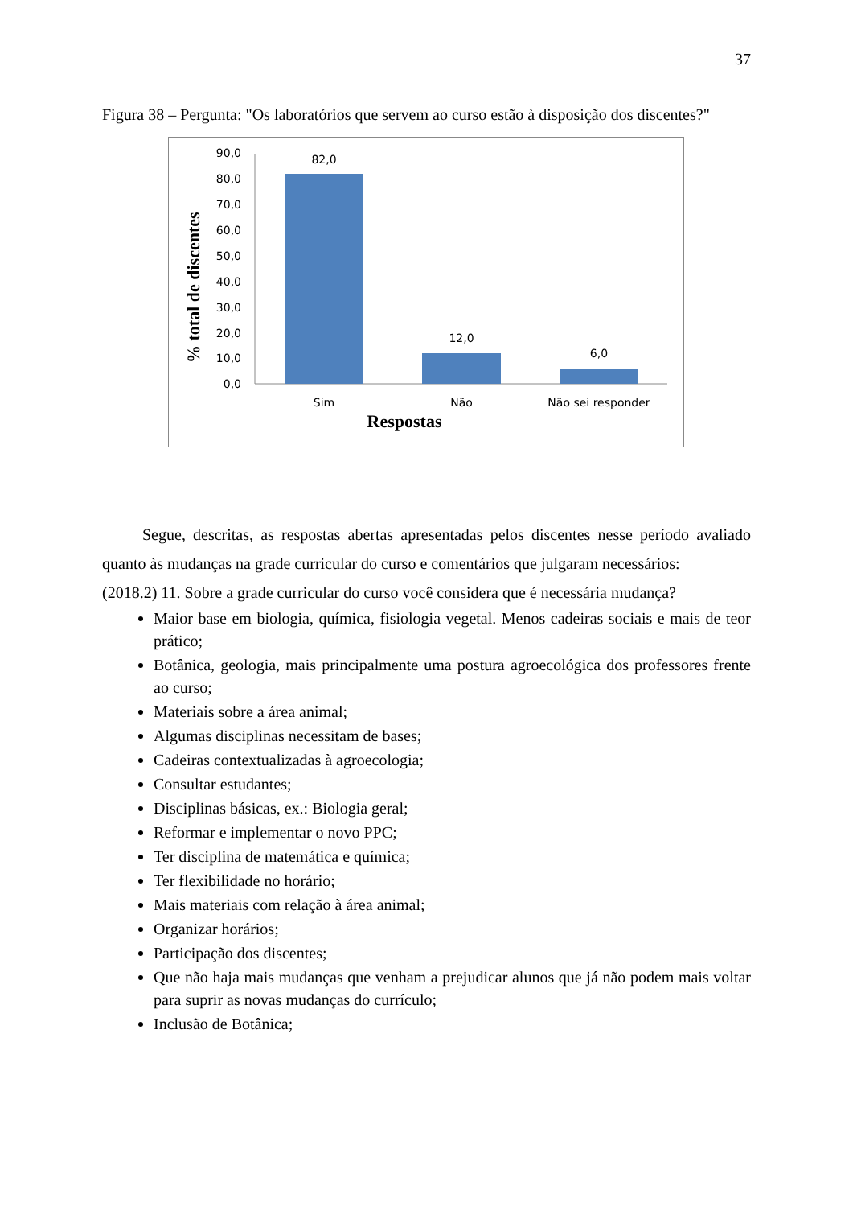37
Figura 38 – Pergunta: "Os laboratórios que servem ao curso estão à disposição dos discentes?"
% total de discentes
90,0
80,0
70,0
60,0
50,0
40,0
30,0
20,0
10,0
0,0
82,0
12,0
6,0
Sim
Não
Não sei responder
Respostas
Segue, descritas, as respostas abertas apresentadas pelos discentes nesse período avaliado quanto às mudanças na grade curricular do curso e comentários que julgaram necessários:
(2018.2) 11. Sobre a grade curricular do curso você considera que é necessária mudança?
Maior base em biologia, química, fisiologia vegetal. Menos cadeiras sociais e mais de teor prático;
Botânica, geologia, mais principalmente uma postura agroecológica dos professores frente ao curso;
Materiais sobre a área animal;
Algumas disciplinas necessitam de bases;
Cadeiras contextualizadas à agroecologia;
Consultar estudantes;
Disciplinas básicas, ex.: Biologia geral;
Reformar e implementar o novo PPC;
Ter disciplina de matemática e química;
Ter flexibilidade no horário;
Mais materiais com relação à área animal;
Organizar horários;
Participação dos discentes;
Que não haja mais mudanças que venham a prejudicar alunos que já não podem mais voltar para suprir as novas mudanças do currículo;
Inclusão de Botânica;